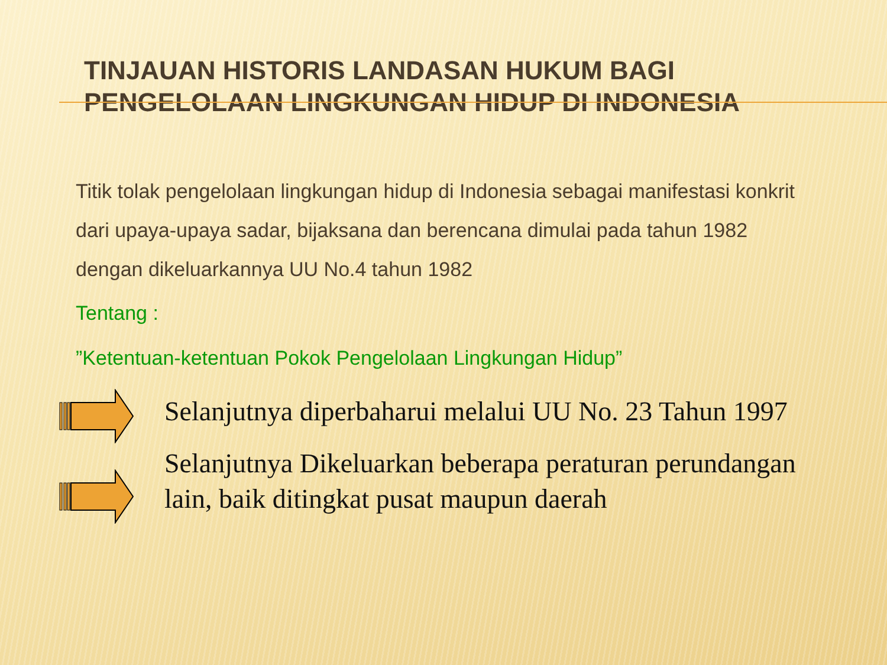TINJAUAN HISTORIS LANDASAN HUKUM BAGI
PENGELOLAAN LINGKUNGAN HIDUP DI INDONESIA
Titik tolak pengelolaan lingkungan hidup di Indonesia sebagai manifestasi konkrit dari upaya-upaya sadar, bijaksana dan berencana dimulai pada tahun 1982 dengan dikeluarkannya UU No.4 tahun 1982
Tentang :
”Ketentuan-ketentuan Pokok Pengelolaan Lingkungan Hidup”
Selanjutnya diperbaharui melalui UU No. 23 Tahun 1997
Selanjutnya Dikeluarkan beberapa peraturan perundangan lain, baik ditingkat pusat maupun daerah